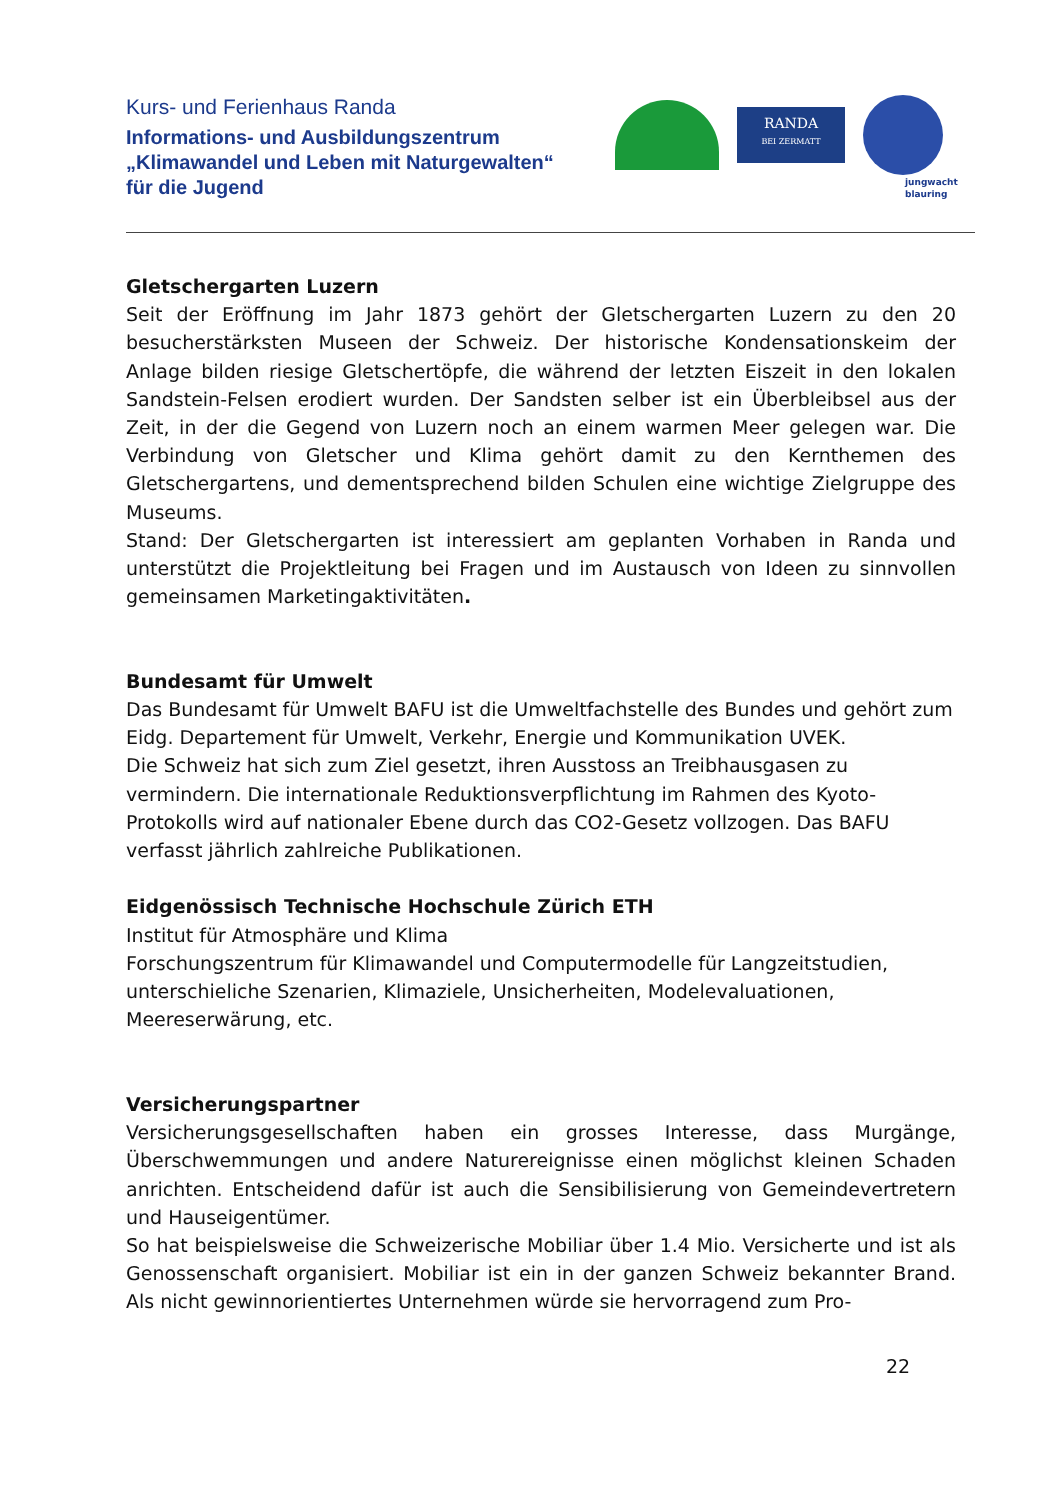Kurs- und Ferienhaus Randa
Informations- und Ausbildungszentrum
„Klimawandel und Leben mit Naturgewalten“
für die Jugend
RANDA
BEI ZERMATT
jungwacht
blauring
Gletschergarten Luzern
Seit der Eröffnung im Jahr 1873 gehört der Gletschergarten Luzern zu den 20 besucherstärksten Museen der Schweiz. Der historische Kondensationskeim der Anlage bilden riesige Gletschertöpfe, die während der letzten Eiszeit in den lokalen Sandstein-Felsen erodiert wurden. Der Sandsten selber ist ein Überbleibsel aus der Zeit, in der die Gegend von Luzern noch an einem warmen Meer gelegen war. Die Verbindung von Gletscher und Klima gehört damit zu den Kernthemen des Gletschergartens, und dementsprechend bilden Schulen eine wichtige Zielgruppe des Museums.
Stand: Der Gletschergarten ist interessiert am geplanten Vorhaben in Randa und unterstützt die Projektleitung bei Fragen und im Austausch von Ideen zu sinnvollen gemeinsamen Marketingaktivitäten.
Bundesamt für Umwelt
Das Bundesamt für Umwelt BAFU ist die Umweltfachstelle des Bundes und gehört zum Eidg. Departement für Umwelt, Verkehr, Energie und Kommunikation UVEK.
Die Schweiz hat sich zum Ziel gesetzt, ihren Ausstoss an Treibhausgasen zu vermindern. Die internationale Reduktionsverpflichtung im Rahmen des Kyoto-Protokolls wird auf nationaler Ebene durch das CO2-Gesetz vollzogen. Das BAFU verfasst jährlich zahlreiche Publikationen.
Eidgenössisch Technische Hochschule Zürich ETH
Institut für Atmosphäre und Klima
Forschungszentrum für Klimawandel und Computermodelle für Langzeitstudien, unterschieliche Szenarien, Klimaziele, Unsicherheiten, Modelevaluationen, Meereserwärung, etc.
Versicherungspartner
Versicherungsgesellschaften haben ein grosses Interesse, dass Murgänge, Überschwemmungen und andere Naturereignisse einen möglichst kleinen Schaden anrichten. Entscheidend dafür ist auch die Sensibilisierung von Gemeindevertretern und Hauseigentümer.
So hat beispielsweise die Schweizerische Mobiliar über 1.4 Mio. Versicherte und ist als Genossenschaft organisiert. Mobiliar ist ein in der ganzen Schweiz bekannter Brand. Als nicht gewinnorientiertes Unternehmen würde sie hervorragend zum Pro-
22